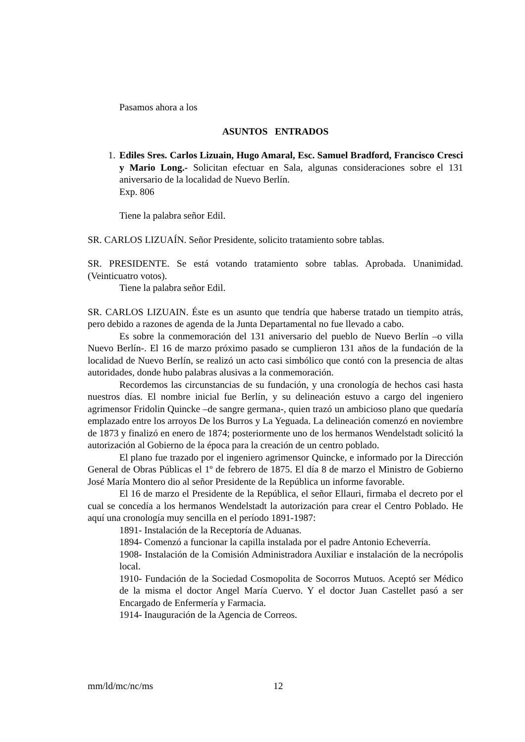Pasamos ahora a los
ASUNTOS ENTRADOS
1. Ediles Sres. Carlos Lizuain, Hugo Amaral, Esc. Samuel Bradford, Francisco Cresci y Mario Long.- Solicitan efectuar en Sala, algunas consideraciones sobre el 131 aniversario de la localidad de Nuevo Berlín.
Exp. 806
Tiene la palabra señor Edil.
SR. CARLOS LIZUAÍN. Señor Presidente, solicito tratamiento sobre tablas.
SR. PRESIDENTE. Se está votando tratamiento sobre tablas. Aprobada. Unanimidad. (Veinticuatro votos).
Tiene la palabra señor Edil.
SR. CARLOS LIZUAIN. Éste es un asunto que tendría que haberse tratado un tiempito atrás, pero debido a razones de agenda de la Junta Departamental no fue llevado a cabo.
Es sobre la conmemoración del 131 aniversario del pueblo de Nuevo Berlín –o villa Nuevo Berlín-. El 16 de marzo próximo pasado se cumplieron 131 años de la fundación de la localidad de Nuevo Berlín, se realizó un acto casi simbólico que contó con la presencia de altas autoridades, donde hubo palabras alusivas a la conmemoración.
Recordemos las circunstancias de su fundación, y una cronología de hechos casi hasta nuestros días. El nombre inicial fue Berlín, y su delineación estuvo a cargo del ingeniero agrimensor Fridolin Quincke –de sangre germana-, quien trazó un ambicioso plano que quedaría emplazado entre los arroyos De los Burros y La Yeguada. La delineación comenzó en noviembre de 1873 y finalizó en enero de 1874; posteriormente uno de los hermanos Wendelstadt solicitó la autorización al Gobierno de la época para la creación de un centro poblado.
El plano fue trazado por el ingeniero agrimensor Quincke, e informado por la Dirección General de Obras Públicas el 1º de febrero de 1875. El día 8 de marzo el Ministro de Gobierno José María Montero dio al señor Presidente de la República un informe favorable.
El 16 de marzo el Presidente de la República, el señor Ellauri, firmaba el decreto por el cual se concedía a los hermanos Wendelstadt la autorización para crear el Centro Poblado. He aquí una cronología muy sencilla en el período 1891-1987:
1891- Instalación de la Receptoría de Aduanas.
1894- Comenzó a funcionar la capilla instalada por el padre Antonio Echeverría.
1908- Instalación de la Comisión Administradora Auxiliar e instalación de la necrópolis local.
1910- Fundación de la Sociedad Cosmopolita de Socorros Mutuos. Aceptó ser Médico de la misma el doctor Angel María Cuervo. Y el doctor Juan Castellet pasó a ser Encargado de Enfermería y Farmacia.
1914- Inauguración de la Agencia de Correos.
mm/ld/mc/nc/ms 12